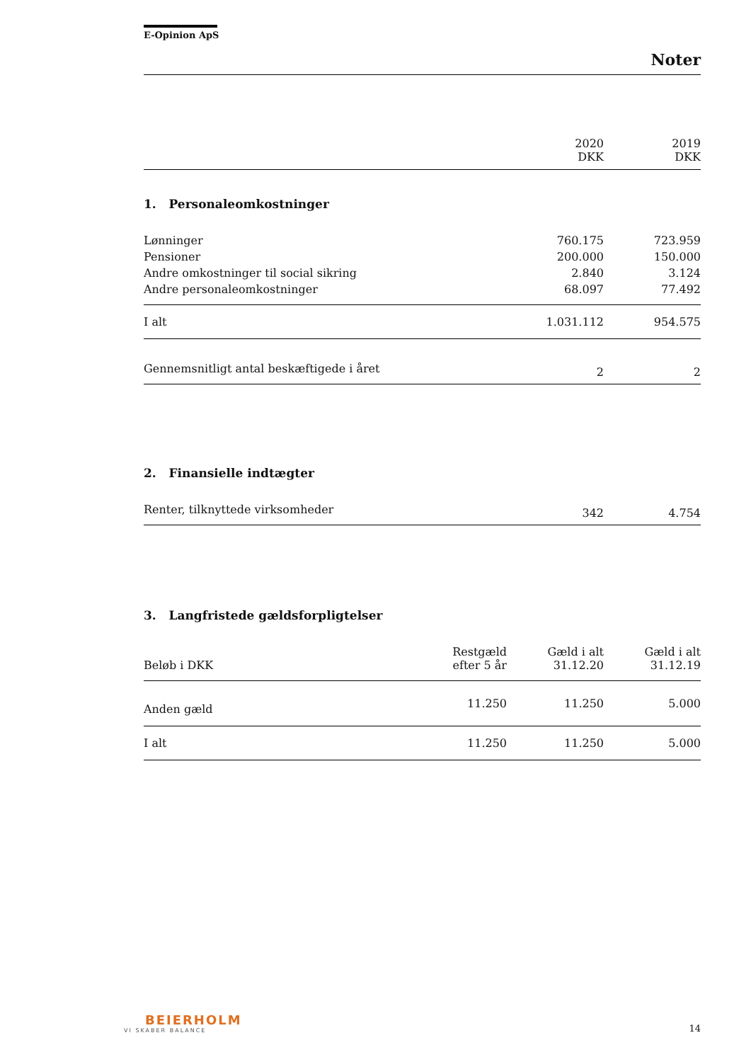E-Opinion ApS
Noter
| | 2020 DKK | 2019 DKK |
| 1. Personaleomkostninger | | |
| Lønninger | 760.175 | 723.959 |
| Pensioner | 200.000 | 150.000 |
| Andre omkostninger til social sikring | 2.840 | 3.124 |
| Andre personaleomkostninger | 68.097 | 77.492 |
| I alt | 1.031.112 | 954.575 |
| Gennemsnitligt antal beskæftigede i året | 2 | 2 |
| 2. Finansielle indtægter | | |
| Renter, tilknyttede virksomheder | 342 | 4.754 |
| 3. Langfristede gældsforpligtelser | | | |
| Beløb i DKK | Restgæld efter 5 år | Gæld i alt 31.12.20 | Gæld i alt 31.12.19 |
| Anden gæld | 11.250 | 11.250 | 5.000 |
| I alt | 11.250 | 11.250 | 5.000 |
BEIERHOLM
VI SKABER BALANCE
14